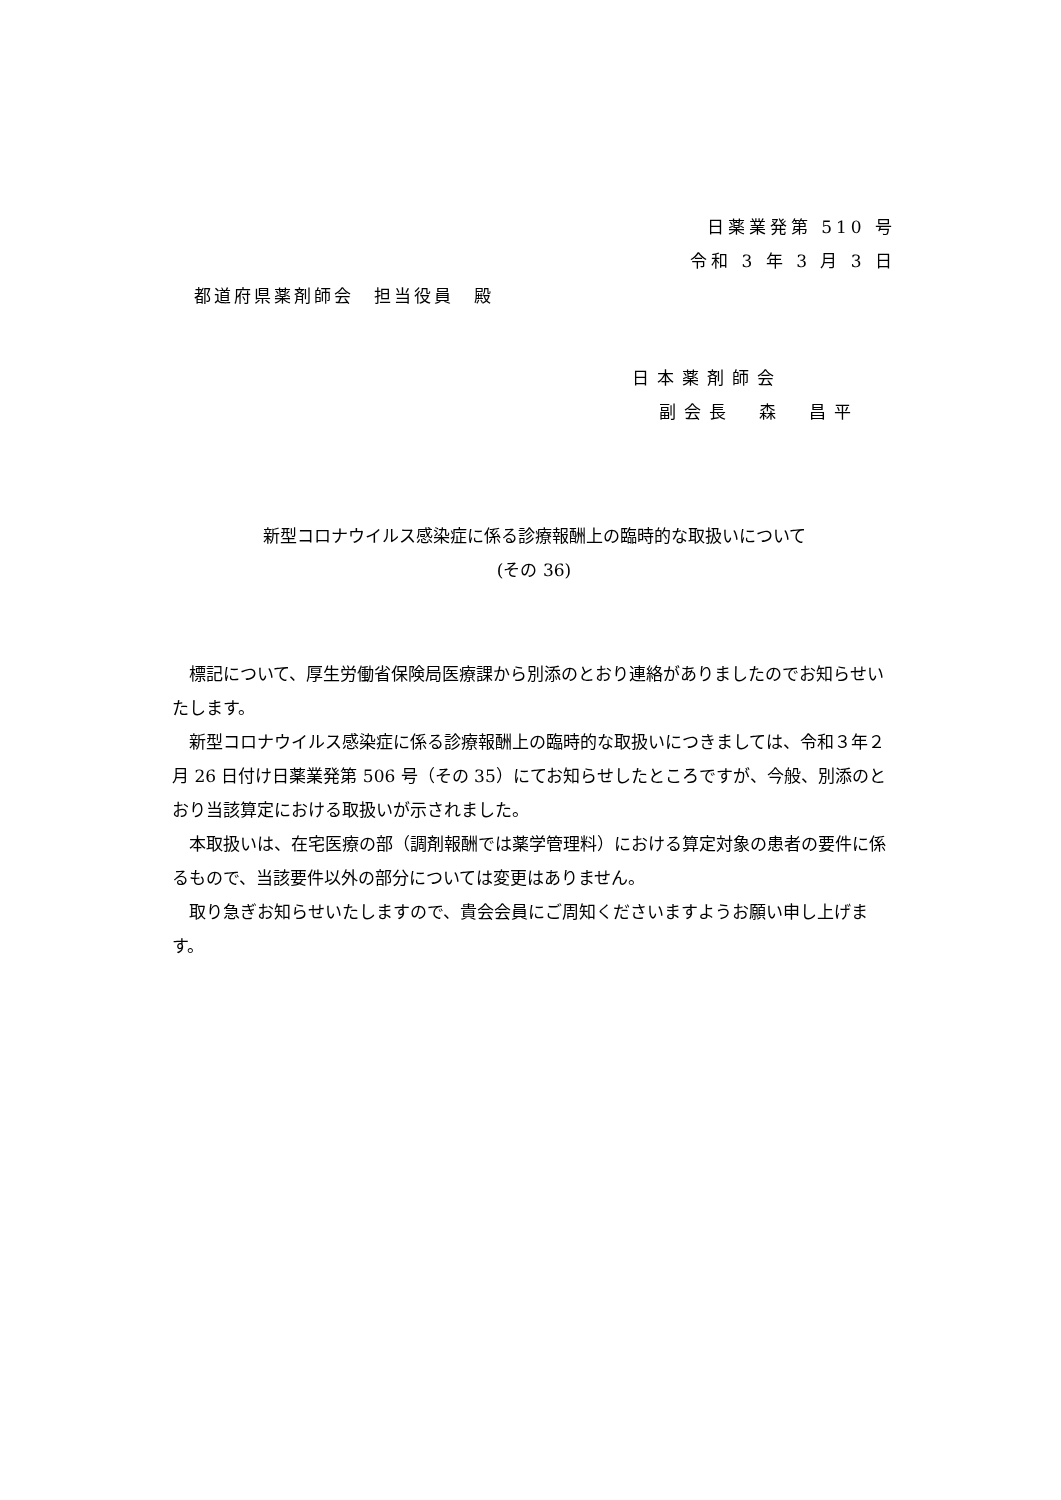日薬業発第 510 号
令和 3 年 3 月 3 日
都道府県薬剤師会　担当役員　殿
日本薬剤師会
副会長　森　昌平
新型コロナウイルス感染症に係る診療報酬上の臨時的な取扱いについて
(その 36)
標記について、厚生労働省保険局医療課から別添のとおり連絡がありましたのでお知らせいたします。
新型コロナウイルス感染症に係る診療報酬上の臨時的な取扱いにつきましては、令和３年２月 26 日付け日薬業発第 506 号（その 35）にてお知らせしたところですが、今般、別添のとおり当該算定における取扱いが示されました。
本取扱いは、在宅医療の部（調剤報酬では薬学管理料）における算定対象の患者の要件に係るもので、当該要件以外の部分については変更はありません。
取り急ぎお知らせいたしますので、貴会会員にご周知くださいますようお願い申し上げます。